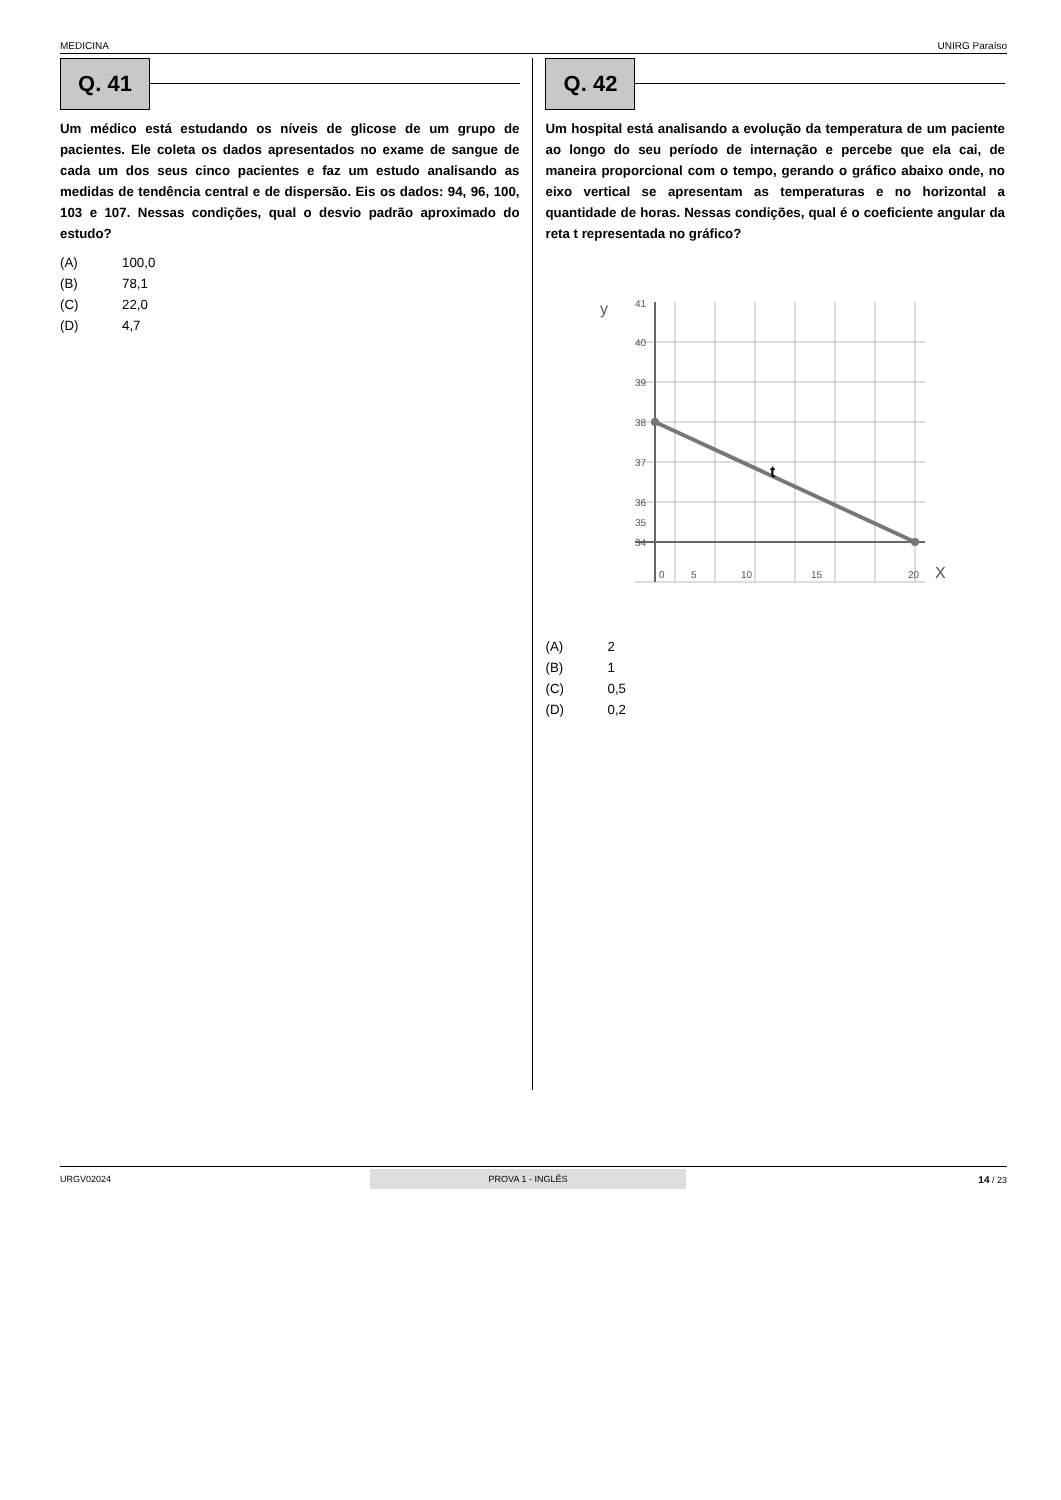MEDICINA UNIRG Paraíso
Q. 41
Um médico está estudando os níveis de glicose de um grupo de pacientes. Ele coleta os dados apresentados no exame de sangue de cada um dos seus cinco pacientes e faz um estudo analisando as medidas de tendência central e de dispersão. Eis os dados: 94, 96, 100, 103 e 107. Nessas condições, qual o desvio padrão aproximado do estudo?
(A) 100,0
(B) 78,1
(C) 22,0
(D) 4,7
Q. 42
Um hospital está analisando a evolução da temperatura de um paciente ao longo do seu período de internação e percebe que ela cai, de maneira proporcional com o tempo, gerando o gráfico abaixo onde, no eixo vertical se apresentam as temperaturas e no horizontal a quantidade de horas. Nessas condições, qual é o coeficiente angular da reta t representada no gráfico?
y
41
40
39
38
37
36
35
34
0
5
10
15
20
X
t
(A) 2
(B) 1
(C) 0,5
(D) 0,2
URGV02024 PROVA 1 - INGLÊS 14 / 23